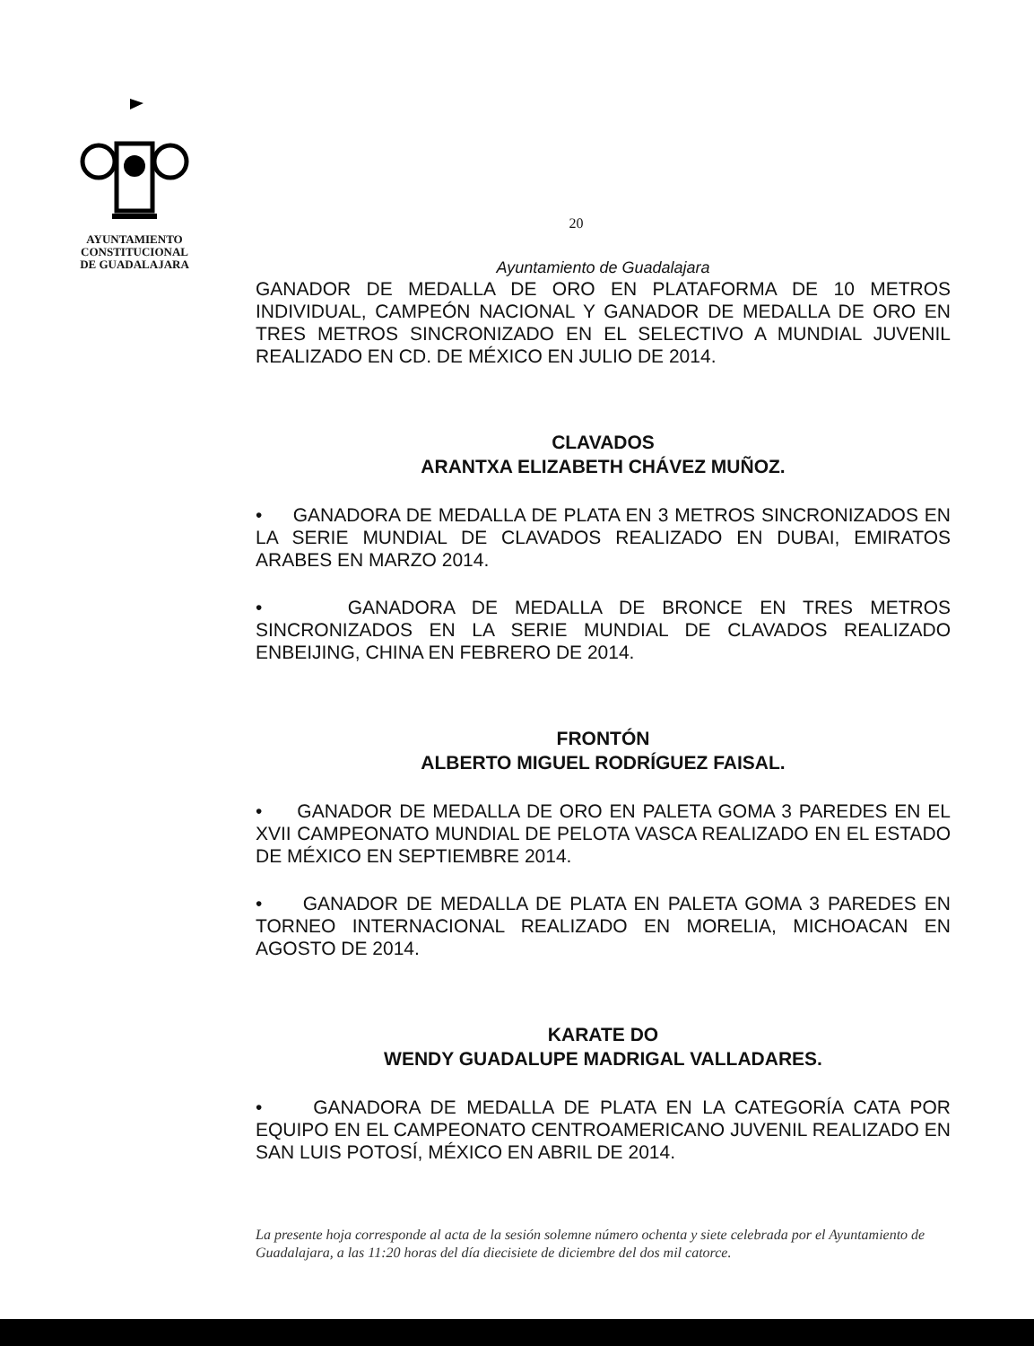AYUNTAMIENTO
CONSTITUCIONAL
DE GUADALAJARA
20
Ayuntamiento de Guadalajara
GANADOR DE MEDALLA DE ORO EN PLATAFORMA DE 10 METROS INDIVIDUAL, CAMPEÓN NACIONAL Y GANADOR DE MEDALLA DE ORO EN TRES METROS SINCRONIZADO EN EL SELECTIVO A MUNDIAL JUVENIL REALIZADO EN CD. DE MÉXICO EN JULIO DE 2014.
CLAVADOS
ARANTXA ELIZABETH CHÁVEZ MUÑOZ.
• GANADORA DE MEDALLA DE PLATA EN 3 METROS SINCRONIZADOS EN LA SERIE MUNDIAL DE CLAVADOS REALIZADO EN DUBAI, EMIRATOS ARABES EN MARZO 2014.
• GANADORA DE MEDALLA DE BRONCE EN TRES METROS SINCRONIZADOS EN LA SERIE MUNDIAL DE CLAVADOS REALIZADO ENBEIJING, CHINA EN FEBRERO DE 2014.
FRONTÓN
ALBERTO MIGUEL RODRÍGUEZ FAISAL.
• GANADOR DE MEDALLA DE ORO EN PALETA GOMA 3 PAREDES EN EL XVII CAMPEONATO MUNDIAL DE PELOTA VASCA REALIZADO EN EL ESTADO DE MÉXICO EN SEPTIEMBRE 2014.
• GANADOR DE MEDALLA DE PLATA EN PALETA GOMA 3 PAREDES EN TORNEO INTERNACIONAL REALIZADO EN MORELIA, MICHOACAN EN AGOSTO DE 2014.
KARATE DO
WENDY GUADALUPE MADRIGAL VALLADARES.
• GANADORA DE MEDALLA DE PLATA EN LA CATEGORÍA CATA POR EQUIPO EN EL CAMPEONATO CENTROAMERICANO JUVENIL REALIZADO EN SAN LUIS POTOSÍ, MÉXICO EN ABRIL DE 2014.
La presente hoja corresponde al acta de la sesión solemne número ochenta y siete celebrada por el Ayuntamiento de Guadalajara, a las 11:20 horas del día diecisiete de diciembre del dos mil catorce.